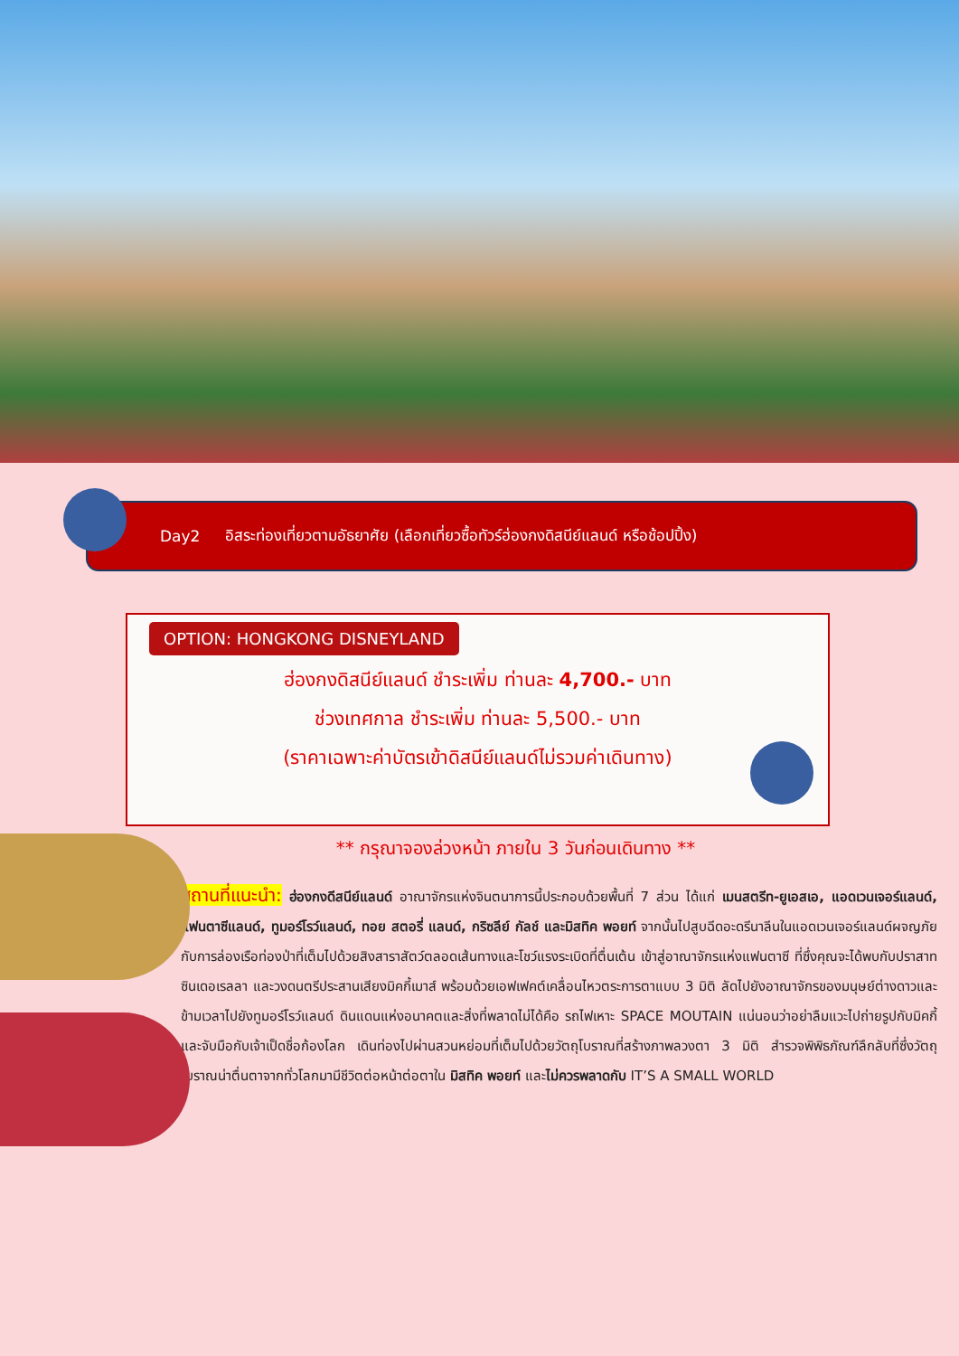Day2 อิสระท่องเที่ยวตามอัธยาศัย (เลือกเที่ยวซื้อทัวร์ฮ่องกงดิสนีย์แลนด์ หรือช้อปปิ้ง)
OPTION: HONGKONG DISNEYLAND
ฮ่องกงดิสนีย์แลนด์ ชำระเพิ่ม ท่านละ 4,700.- บาท
ช่วงเทศกาล ชำระเพิ่ม ท่านละ 5,500.- บาท
(ราคาเฉพาะค่าบัตรเข้าดิสนีย์แลนด์ไม่รวมค่าเดินทาง)
** กรุณาจองล่วงหน้า ภายใน 3 วันก่อนเดินทาง **
สถานที่แนะนำ: ฮ่องกงดีสนีย์แลนด์ อาณาจักรแห่งจินตนาการนี้ประกอบด้วยพื้นที่ 7 ส่วน ได้แก่ เมนสตรีท-ยูเอสเอ, แอดเวนเจอร์แลนด์, แฟนตาซีแลนด์, ทูมอร์โรว์แลนด์, ทอย สตอรี่ แลนด์, กริซลีย์ กัลช์ และมิสทิค พอยท์ จากนั้นไปสูบฉีดอะดรีนาลีนในแอดเวนเจอร์แลนด์ผจญภัยกับการล่องเรือท่องป่าที่เต็มไปด้วยสิงสาราสัตว์ตลอดเส้นทางและโชว์แรงระเบิดที่ตื่นเต้น เข้าสู่อาณาจักรแห่งแฟนตาซี ที่ซึ่งคุณจะได้พบกับปราสาทซินเดอเรลลา และวงดนตรีประสานเสียงมิคกี้เมาส์ พร้อมด้วยเอฟเฟคต์เคลื่อนไหวตระการตาแบบ 3 มิติ ลัดไปยังอาณาจักรของมนุษย์ต่างดาวและข้ามเวลาไปยังทูมอร์โรว์แลนด์ ดินแดนแห่งอนาคตและสิ่งที่พลาดไม่ได้คือ รถไฟเหาะ SPACE MOUTAIN แน่นอนว่าอย่าลืมแวะไปถ่ายรูปกับมิคกี้ และจับมือกับเจ้าเป็ดชื่อก้องโลก เดินท่องไปผ่านสวนหย่อมที่เต็มไปด้วยวัตถุโบราณที่สร้างภาพลวงตา 3 มิติ สำรวจพิพิธภัณฑ์ลึกลับที่ซึ่งวัตถุโบราณน่าตื่นตาจากทั่วโลกมามีชีวิตต่อหน้าต่อตาใน มิสทิค พอยท์ และไม่ควรพลาดกับ IT’S A SMALL WORLD